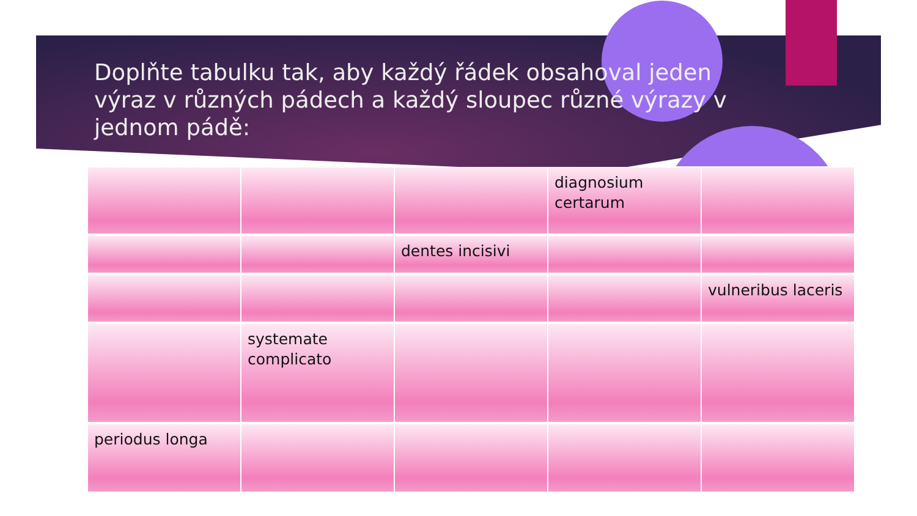Doplňte tabulku tak, aby každý řádek obsahoval jeden výraz v různých pádech a každý sloupec různé výrazy v jednom pádě:
| | | | diagnosium certarum | |
| | | dentes incisivi | | |
| | | | | vulneribus laceris |
| | systemate complicato | | | |
| periodus longa | | | | |